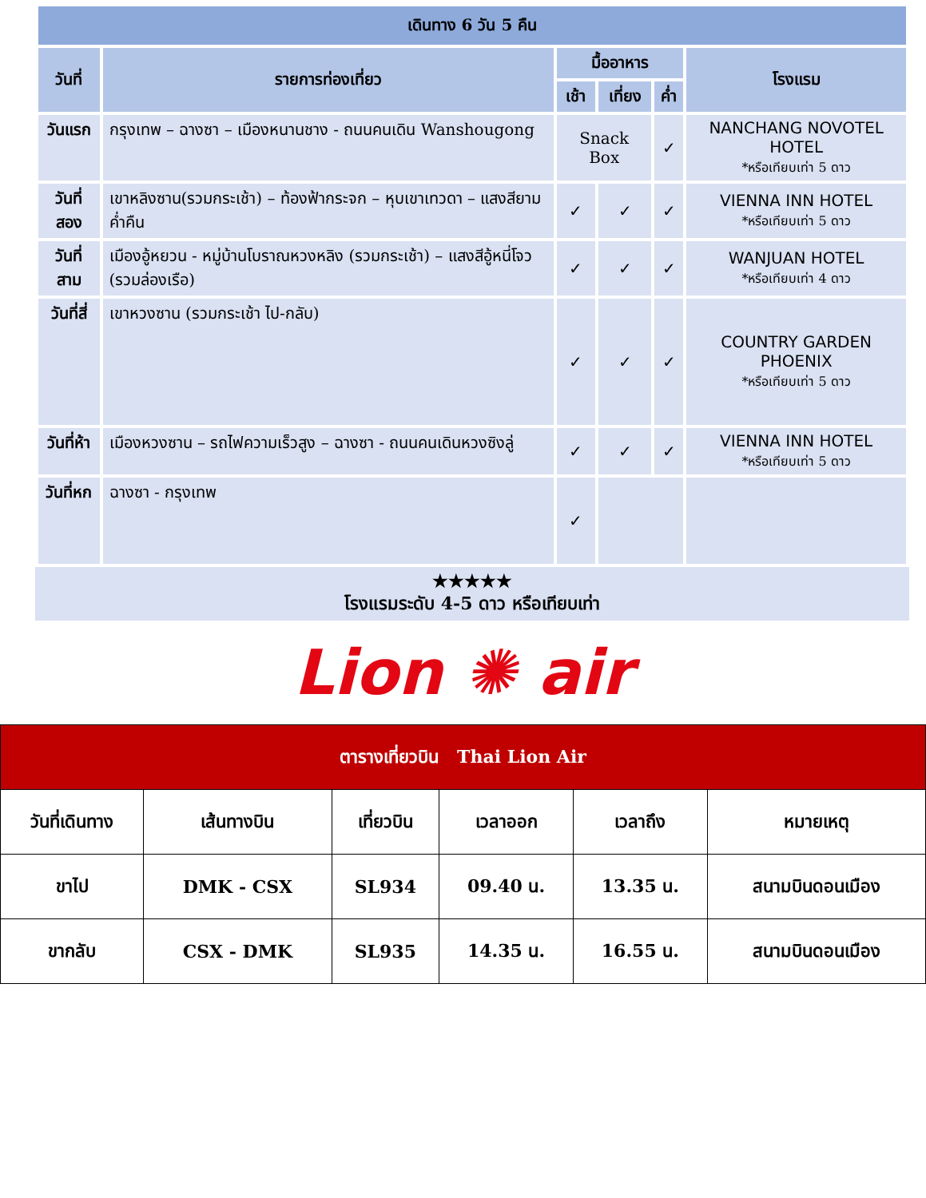| เดินทาง 6 วัน 5 คืน | | | | | |
| --- | --- | --- | --- | --- | --- |
| วันที่ | รายการท่องเที่ยว | มื้ออาหาร | | | โรงแรม |
| | | เช้า | เที่ยง | ค่ำ | |
| วันแรก | กรุงเทพ – ฉางซา – เมืองหนานชาง - ถนนคนเดิน Wanshougong | Snack Box | | ✓ | NANCHANG NOVOTEL HOTEL *หรือเทียบเท่า 5 ดาว |
| วันที่สอง | เขาหลิงซาน(รวมกระเช้า) – ท้องฟ้ากระจก – หุบเขาเทวดา – แสงสียามค่ำคืน | ✓ | ✓ | ✓ | VIENNA INN HOTEL *หรือเทียบเท่า 5 ดาว |
| วันที่สาม | เมืองอู้หยวน - หมู่บ้านโบราณหวงหลิง (รวมกระเช้า) – แสงสีอู้หนี่โจว (รวมล่องเรือ) | ✓ | ✓ | ✓ | WANJUAN HOTEL *หรือเทียบเท่า 4 ดาว |
| วันที่สี่ | เขาหวงซาน (รวมกระเช้า ไป-กลับ) | ✓ | ✓ | ✓ | COUNTRY GARDEN PHOENIX *หรือเทียบเท่า 5 ดาว |
| วันที่ห้า | เมืองหวงซาน – รถไฟความเร็วสูง – ฉางซา - ถนนคนเดินหวงซิงลู่ | ✓ | ✓ | ✓ | VIENNA INN HOTEL *หรือเทียบเท่า 5 ดาว |
| วันที่หก | ฉางซา - กรุงเทพ | ✓ | | | |
★★★★★
โรงแรมระดับ 4-5 ดาว หรือเทียบเท่า
Lion ✺ air
| ตารางเที่ยวบิน Thai Lion Air | | | | | |
| วันที่เดินทาง | เส้นทางบิน | เที่ยวบิน | เวลาออก | เวลาถึง | หมายเหตุ |
| ขาไป | DMK - CSX | SL934 | 09.40 น. | 13.35 น. | สนามบินดอนเมือง |
| ขากลับ | CSX - DMK | SL935 | 14.35 น. | 16.55 น. | สนามบินดอนเมือง |